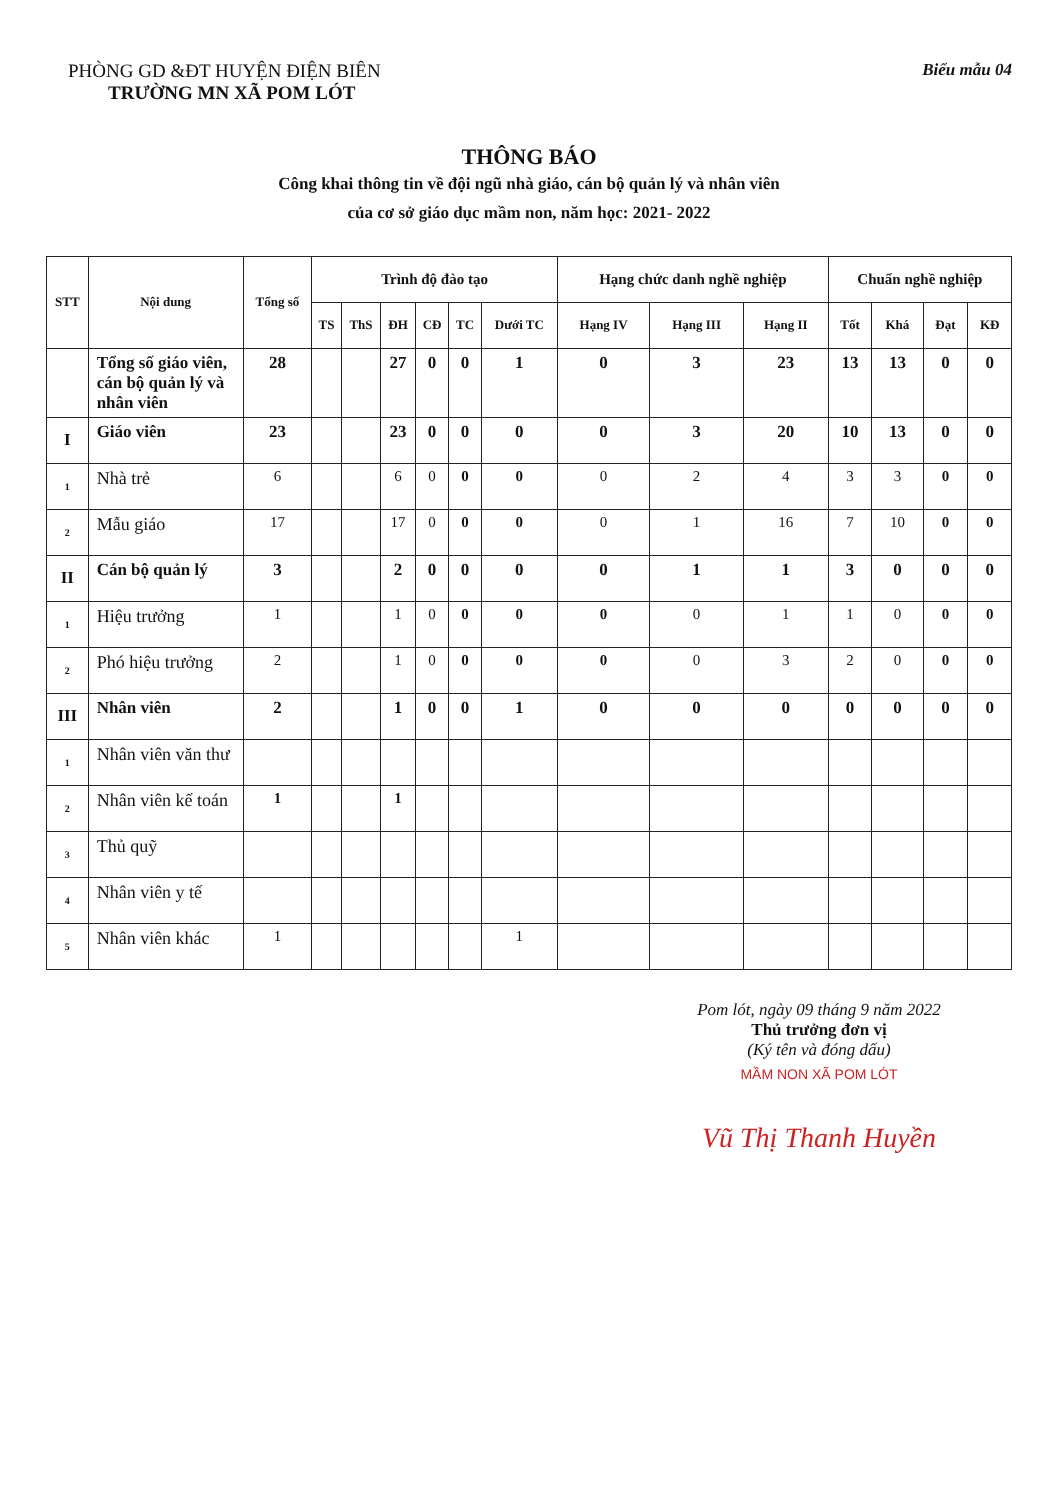PHÒNG GD &ĐT HUYỆN ĐIỆN BIÊN
TRƯỜNG MN XÃ POM LÓT
Biểu mẫu 04
THÔNG BÁO
Công khai thông tin về đội ngũ nhà giáo, cán bộ quản lý và nhân viên
của cơ sở giáo dục mầm non, năm học: 2021- 2022
| STT | Nội dung | Tổng số | Trình độ đào tạo | | | | | | Hạng chức danh nghề nghiệp | | | Chuẩn nghề nghiệp | | | |
| --- | --- | --- | --- | --- | --- | --- | --- | --- | --- | --- | --- | --- | --- | --- | --- |
| | | | TS | ThS | ĐH | CĐ | TC | Dưới TC | Hạng IV | Hạng III | Hạng II | Tốt | Khá | Đạt | KĐ |
| | Tổng số giáo viên, cán bộ quản lý và nhân viên | 28 | | | 27 | 0 | 0 | 1 | 0 | 3 | 23 | 13 | 13 | 0 | 0 |
| I | Giáo viên | 23 | | | 23 | 0 | 0 | 0 | 0 | 3 | 20 | 10 | 13 | 0 | 0 |
| 1 | Nhà trẻ | 6 | | | 6 | 0 | 0 | 0 | 0 | 2 | 4 | 3 | 3 | 0 | 0 |
| 2 | Mẫu giáo | 17 | | | 17 | 0 | 0 | 0 | 0 | 1 | 16 | 7 | 10 | 0 | 0 |
| II | Cán bộ quản lý | 3 | | | 2 | 0 | 0 | 0 | 0 | 1 | 1 | 3 | 0 | 0 | 0 |
| 1 | Hiệu trưởng | 1 | | | 1 | 0 | 0 | 0 | 0 | 0 | 1 | 1 | 0 | 0 | 0 |
| 2 | Phó hiệu trưởng | 2 | | | 1 | 0 | 0 | 0 | 0 | 0 | 3 | 2 | 0 | 0 | 0 |
| III | Nhân viên | 2 | | | 1 | 0 | 0 | 1 | 0 | 0 | 0 | 0 | 0 | 0 | 0 |
| 1 | Nhân viên văn thư | | | | | | | | | | | | | | |
| 2 | Nhân viên kế toán | 1 | | | 1 | | | | | | | | | | |
| 3 | Thủ quỹ | | | | | | | | | | | | | | |
| 4 | Nhân viên y tế | | | | | | | | | | | | | | |
| 5 | Nhân viên khác | 1 | | | | | | 1 | | | | | | | |
Pom lót, ngày 09 tháng 9 năm 2022
Thủ trưởng đơn vị
(Ký tên và đóng dấu)
MẦM NON XÃ POM LÓT
Vũ Thị Thanh Huyền